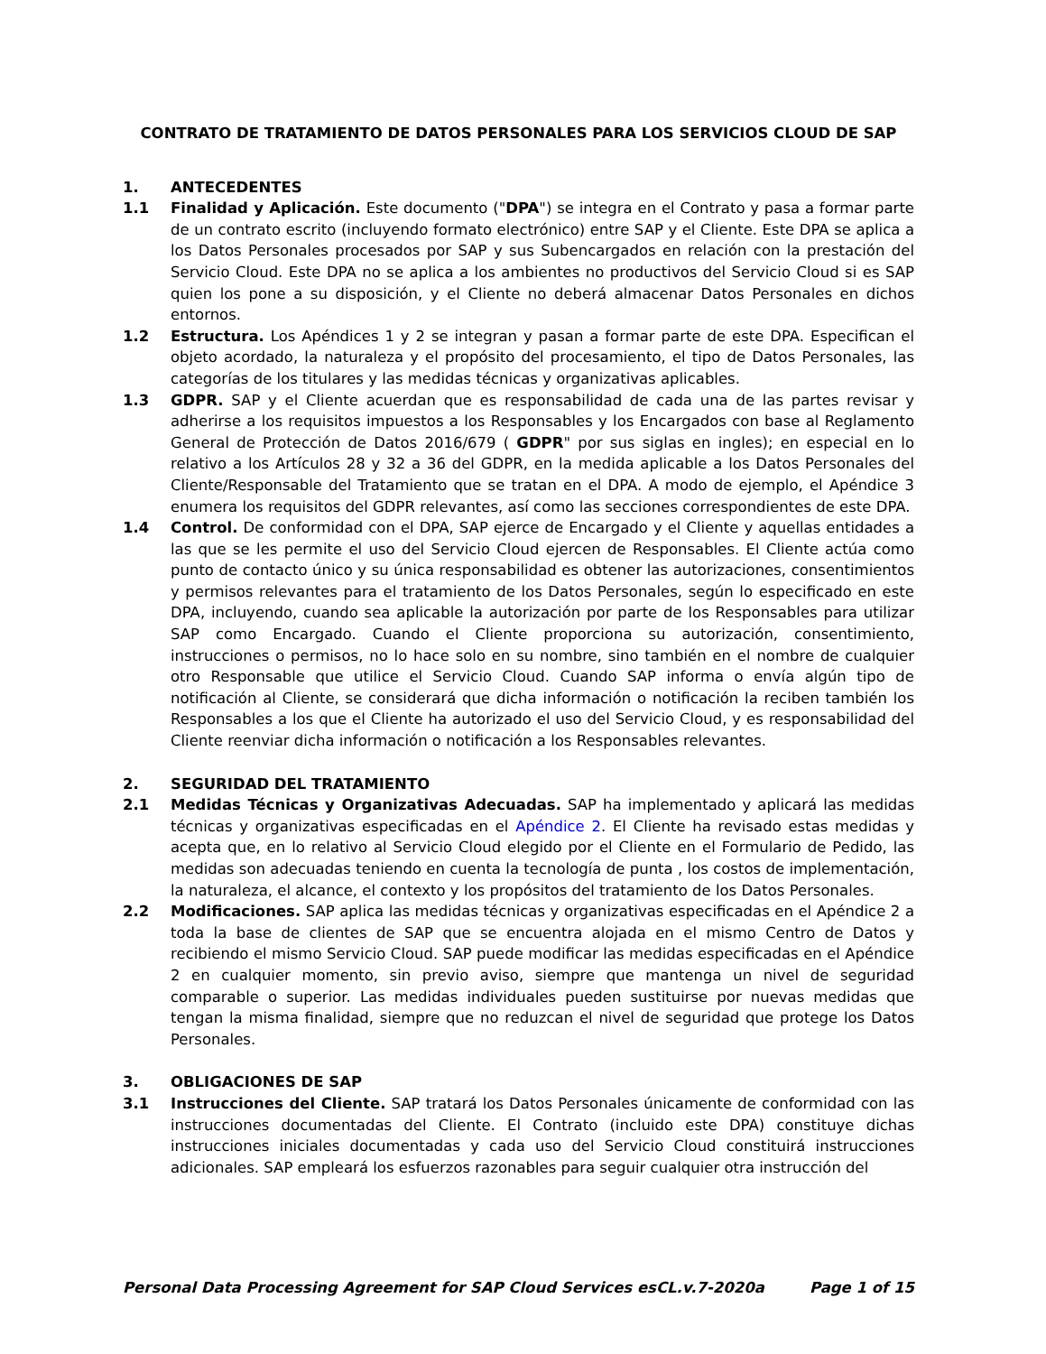CONTRATO DE TRATAMIENTO DE DATOS PERSONALES PARA LOS SERVICIOS CLOUD DE SAP
1. ANTECEDENTES
1.1 Finalidad y Aplicación. Este documento ("DPA") se integra en el Contrato y pasa a formar parte de un contrato escrito (incluyendo formato electrónico) entre SAP y el Cliente. Este DPA se aplica a los Datos Personales procesados por SAP y sus Subencargados en relación con la prestación del Servicio Cloud. Este DPA no se aplica a los ambientes no productivos del Servicio Cloud si es SAP quien los pone a su disposición, y el Cliente no deberá almacenar Datos Personales en dichos entornos.
1.2 Estructura. Los Apéndices 1 y 2 se integran y pasan a formar parte de este DPA. Especifican el objeto acordado, la naturaleza y el propósito del procesamiento, el tipo de Datos Personales, las categorías de los titulares y las medidas técnicas y organizativas aplicables.
1.3 GDPR. SAP y el Cliente acuerdan que es responsabilidad de cada una de las partes revisar y adherirse a los requisitos impuestos a los Responsables y los Encargados con base al Reglamento General de Protección de Datos 2016/679 ( GDPR" por sus siglas en ingles); en especial en lo relativo a los Artículos 28 y 32 a 36 del GDPR, en la medida aplicable a los Datos Personales del Cliente/Responsable del Tratamiento que se tratan en el DPA. A modo de ejemplo, el Apéndice 3 enumera los requisitos del GDPR relevantes, así como las secciones correspondientes de este DPA.
1.4 Control. De conformidad con el DPA, SAP ejerce de Encargado y el Cliente y aquellas entidades a las que se les permite el uso del Servicio Cloud ejercen de Responsables. El Cliente actúa como punto de contacto único y su única responsabilidad es obtener las autorizaciones, consentimientos y permisos relevantes para el tratamiento de los Datos Personales, según lo especificado en este DPA, incluyendo, cuando sea aplicable la autorización por parte de los Responsables para utilizar SAP como Encargado. Cuando el Cliente proporciona su autorización, consentimiento, instrucciones o permisos, no lo hace solo en su nombre, sino también en el nombre de cualquier otro Responsable que utilice el Servicio Cloud. Cuando SAP informa o envía algún tipo de notificación al Cliente, se considerará que dicha información o notificación la reciben también los Responsables a los que el Cliente ha autorizado el uso del Servicio Cloud, y es responsabilidad del Cliente reenviar dicha información o notificación a los Responsables relevantes.
2. SEGURIDAD DEL TRATAMIENTO
2.1 Medidas Técnicas y Organizativas Adecuadas. SAP ha implementado y aplicará las medidas técnicas y organizativas especificadas en el Apéndice 2. El Cliente ha revisado estas medidas y acepta que, en lo relativo al Servicio Cloud elegido por el Cliente en el Formulario de Pedido, las medidas son adecuadas teniendo en cuenta la tecnología de punta , los costos de implementación, la naturaleza, el alcance, el contexto y los propósitos del tratamiento de los Datos Personales.
2.2 Modificaciones. SAP aplica las medidas técnicas y organizativas especificadas en el Apéndice 2 a toda la base de clientes de SAP que se encuentra alojada en el mismo Centro de Datos y recibiendo el mismo Servicio Cloud. SAP puede modificar las medidas especificadas en el Apéndice 2 en cualquier momento, sin previo aviso, siempre que mantenga un nivel de seguridad comparable o superior. Las medidas individuales pueden sustituirse por nuevas medidas que tengan la misma finalidad, siempre que no reduzcan el nivel de seguridad que protege los Datos Personales.
3. OBLIGACIONES DE SAP
3.1 Instrucciones del Cliente. SAP tratará los Datos Personales únicamente de conformidad con las instrucciones documentadas del Cliente. El Contrato (incluido este DPA) constituye dichas instrucciones iniciales documentadas y cada uso del Servicio Cloud constituirá instrucciones adicionales. SAP empleará los esfuerzos razonables para seguir cualquier otra instrucción del
Personal Data Processing Agreement for SAP Cloud Services esCL.v.7-2020a Page 1 of 15